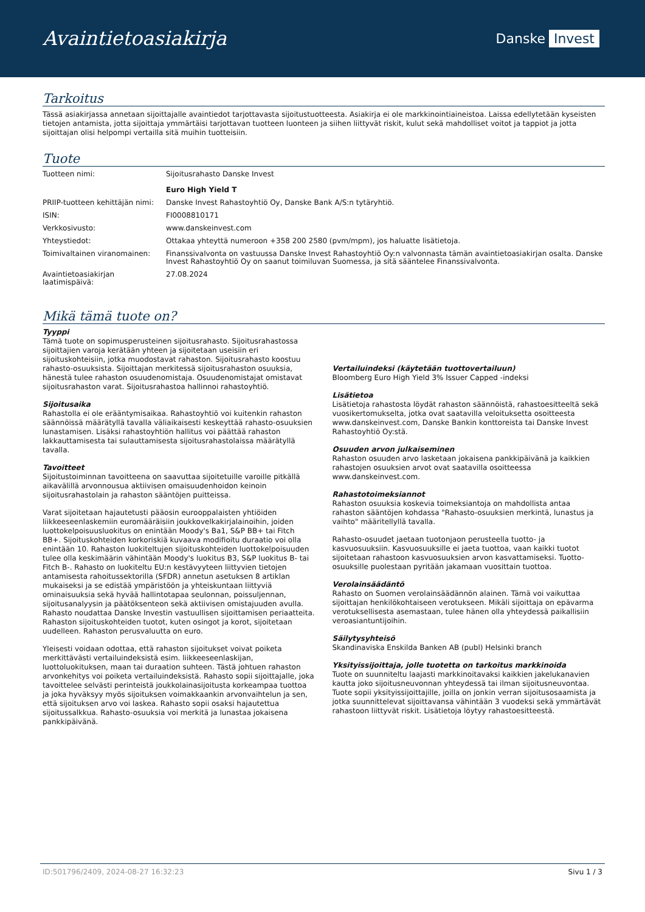Avaintietoasiakirja
Danske Invest
Tarkoitus
Tässä asiakirjassa annetaan sijoittajalle avaintiedot tarjottavasta sijoitustuotteesta. Asiakirja ei ole markkinointiaineistoa. Laissa edellytetään kyseisten tietojen antamista, jotta sijoittaja ymmärtäisi tarjottavan tuotteen luonteen ja siihen liittyvät riskit, kulut sekä mahdolliset voitot ja tappiot ja jotta sijoittajan olisi helpompi vertailla sitä muihin tuotteisiin.
Tuote
| Tuotteen nimi: | Sijoitusrahasto Danske Invest Euro High Yield T |
| PRIIP-tuotteen kehittäjän nimi: | Danske Invest Rahastoyhtiö Oy, Danske Bank A/S:n tytäryhtiö. |
| ISIN: | FI0008810171 |
| Verkkosivusto: | www.danskeinvest.com |
| Yhteystiedot: | Ottakaa yhteyttä numeroon +358 200 2580 (pvm/mpm), jos haluatte lisätietoja. |
| Toimivaltainen viranomainen: | Finanssivalvonta on vastuussa Danske Invest Rahastoyhtiö Oy:n valvonnasta tämän avaintietoasiakirjan osalta. Danske Invest Rahastoyhtiö Oy on saanut toimiluvan Suomessa, ja sitä sääntelee Finanssivalvonta. |
| Avaintietoasiakirjan laatimispäivä: | 27.08.2024 |
Mikä tämä tuote on?
Tyyppi
Tämä tuote on sopimusperusteinen sijoitusrahasto. Sijoitusrahastossa sijoittajien varoja kerätään yhteen ja sijoitetaan useisiin eri sijoituskohteisiin, jotka muodostavat rahaston. Sijoitusrahasto koostuu rahasto-osuuksista. Sijoittajan merkitessä sijoitusrahaston osuuksia, hänestä tulee rahaston osuudenomistaja. Osuudenomistajat omistavat sijoitusrahaston varat. Sijoitusrahastoa hallinnoi rahastoyhtiö.
Sijoitusaika
Rahastolla ei ole erääntymisaikaa. Rahastoyhtiö voi kuitenkin rahaston säännöissä määrätyllä tavalla väliaikaisesti keskeyttää rahasto-osuuksien lunastamisen. Lisäksi rahastoyhtiön hallitus voi päättää rahaston lakkauttamisesta tai sulauttamisesta sijoitusrahastolaissa määrätyllä tavalla.
Tavoitteet
Sijoitustoiminnan tavoitteena on saavuttaa sijoitetuille varoille pitkällä aikavälillä arvonnousua aktiivisen omaisuudenhoidon keinoin sijoitusrahastolain ja rahaston sääntöjen puitteissa.
Varat sijoitetaan hajautetusti pääosin eurooppalaisten yhtiöiden liikkeeseenlaskemiin euromääräisiin joukkovelkakirjalainoihin, joiden luottokelpoisuusluokitus on enintään Moody's Ba1, S&P BB+ tai Fitch BB+. Sijoituskohteiden korkoriskiä kuvaava modifioitu duraatio voi olla enintään 10. Rahaston luokiteltujen sijoituskohteiden luottokelpoisuuden tulee olla keskimäärin vähintään Moody's luokitus B3, S&P luokitus B- tai Fitch B-. Rahasto on luokiteltu EU:n kestävyyteen liittyvien tietojen antamisesta rahoitussektorilla (SFDR) annetun asetuksen 8 artiklan mukaiseksi ja se edistää ympäristöön ja yhteiskuntaan liittyviä ominaisuuksia sekä hyvää hallintotapaa seulonnan, poissuljennan, sijoitusanalyysin ja päätöksenteon sekä aktiivisen omistajuuden avulla. Rahasto noudattaa Danske Investin vastuullisen sijoittamisen periaatteita. Rahaston sijoituskohteiden tuotot, kuten osingot ja korot, sijoitetaan uudelleen. Rahaston perusvaluutta on euro.
Yleisesti voidaan odottaa, että rahaston sijoitukset voivat poiketa merkittävästi vertailuindeksistä esim. liikkeeseenlaskijan, luottoluokituksen, maan tai duraation suhteen. Tästä johtuen rahaston arvonkehitys voi poiketa vertailuindeksistä. Rahasto sopii sijoittajalle, joka tavoittelee selvästi perinteistä joukkolainasijoitusta korkeampaa tuottoa ja joka hyväksyy myös sijoituksen voimakkaankin arvonvaihtelun ja sen, että sijoituksen arvo voi laskea. Rahasto sopii osaksi hajautettua sijoitussalkkua. Rahasto-osuuksia voi merkitä ja lunastaa jokaisena pankkipäivänä.
Vertailuindeksi (käytetään tuottovertailuun)
Bloomberg Euro High Yield 3% Issuer Capped -indeksi
Lisätietoa
Lisätietoja rahastosta löydät rahaston säännöistä, rahastoesitteeltä sekä vuosikertomukselta, jotka ovat saatavilla veloituksetta osoitteesta www.danskeinvest.com, Danske Bankin konttoreista tai Danske Invest Rahastoyhtiö Oy:stä.
Osuuden arvon julkaiseminen
Rahaston osuuden arvo lasketaan jokaisena pankkipäivänä ja kaikkien rahastojen osuuksien arvot ovat saatavilla osoitteessa www.danskeinvest.com.
Rahastotoimeksiannot
Rahaston osuuksia koskevia toimeksiantoja on mahdollista antaa rahaston sääntöjen kohdassa "Rahasto-osuuksien merkintä, lunastus ja vaihto" määritellyllä tavalla.
Rahasto-osuudet jaetaan tuotonjaon perusteella tuotto- ja kasvuosuuksiin. Kasvuosuuksille ei jaeta tuottoa, vaan kaikki tuotot sijoitetaan rahastoon kasvuosuuksien arvon kasvattamiseksi. Tuotto-osuuksille puolestaan pyritään jakamaan vuosittain tuottoa.
Verolainsäädäntö
Rahasto on Suomen verolainsäädännön alainen. Tämä voi vaikuttaa sijoittajan henkilökohtaiseen verotukseen. Mikäli sijoittaja on epävarma verotuksellisesta asemastaan, tulee hänen olla yhteydessä paikallisiin veroasiantuntijoihin.
Säilytysyhteisö
Skandinaviska Enskilda Banken AB (publ) Helsinki branch
Yksityissijoittaja, jolle tuotetta on tarkoitus markkinoida
Tuote on suunniteltu laajasti markkinoitavaksi kaikkien jakelukanavien kautta joko sijoitusneuvonnan yhteydessä tai ilman sijoitusneuvontaa. Tuote sopii yksityissijoittajille, joilla on jonkin verran sijoitusosaamista ja jotka suunnittelevat sijoittavansa vähintään 3 vuodeksi sekä ymmärtävät rahastoon liittyvät riskit. Lisätietoja löytyy rahastoesitteestä.
ID:501796/2409, 2024-08-27 16:32:23 Sivu 1 / 3